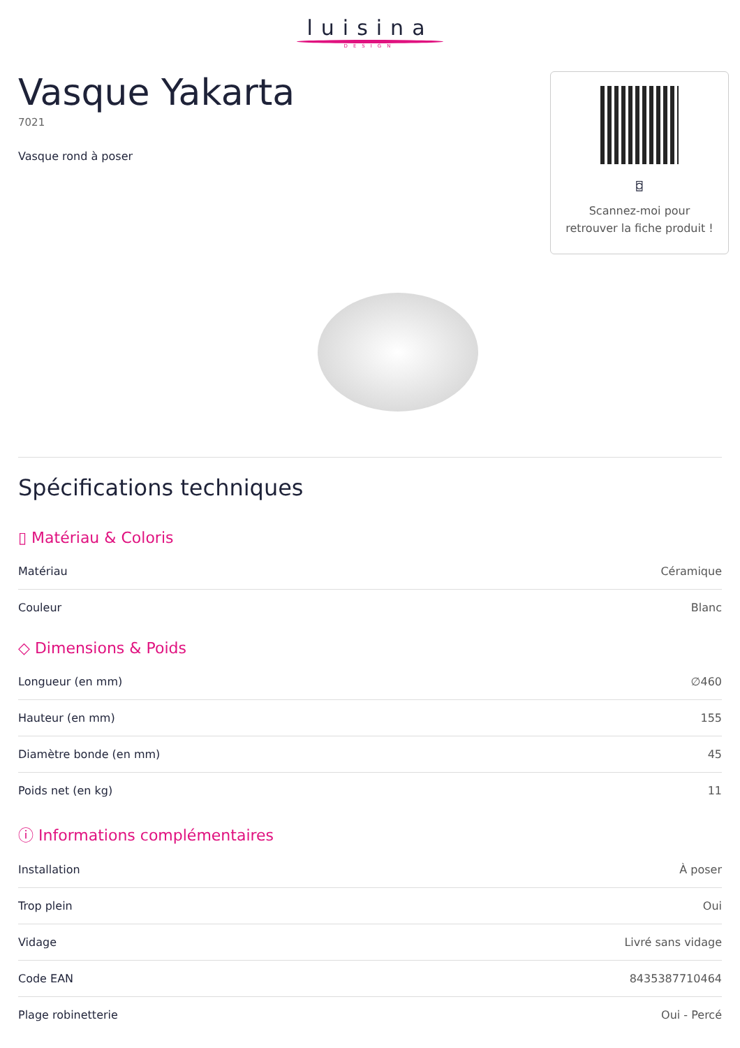luisina
DESIGN
Vasque Yakarta
7021
Vasque rond à poser
⌼
Scannez-moi pour retrouver la fiche produit !
Spécifications techniques
▯ Matériau & Coloris
| Matériau | Céramique |
| Couleur | Blanc |
◇ Dimensions & Poids
| Longueur (en mm) | ∅460 |
| Hauteur (en mm) | 155 |
| Diamètre bonde (en mm) | 45 |
| Poids net (en kg) | 11 |
ⓘ Informations complémentaires
| Installation | À poser |
| Trop plein | Oui |
| Vidage | Livré sans vidage |
| Code EAN | 8435387710464 |
| Plage robinetterie | Oui - Percé |